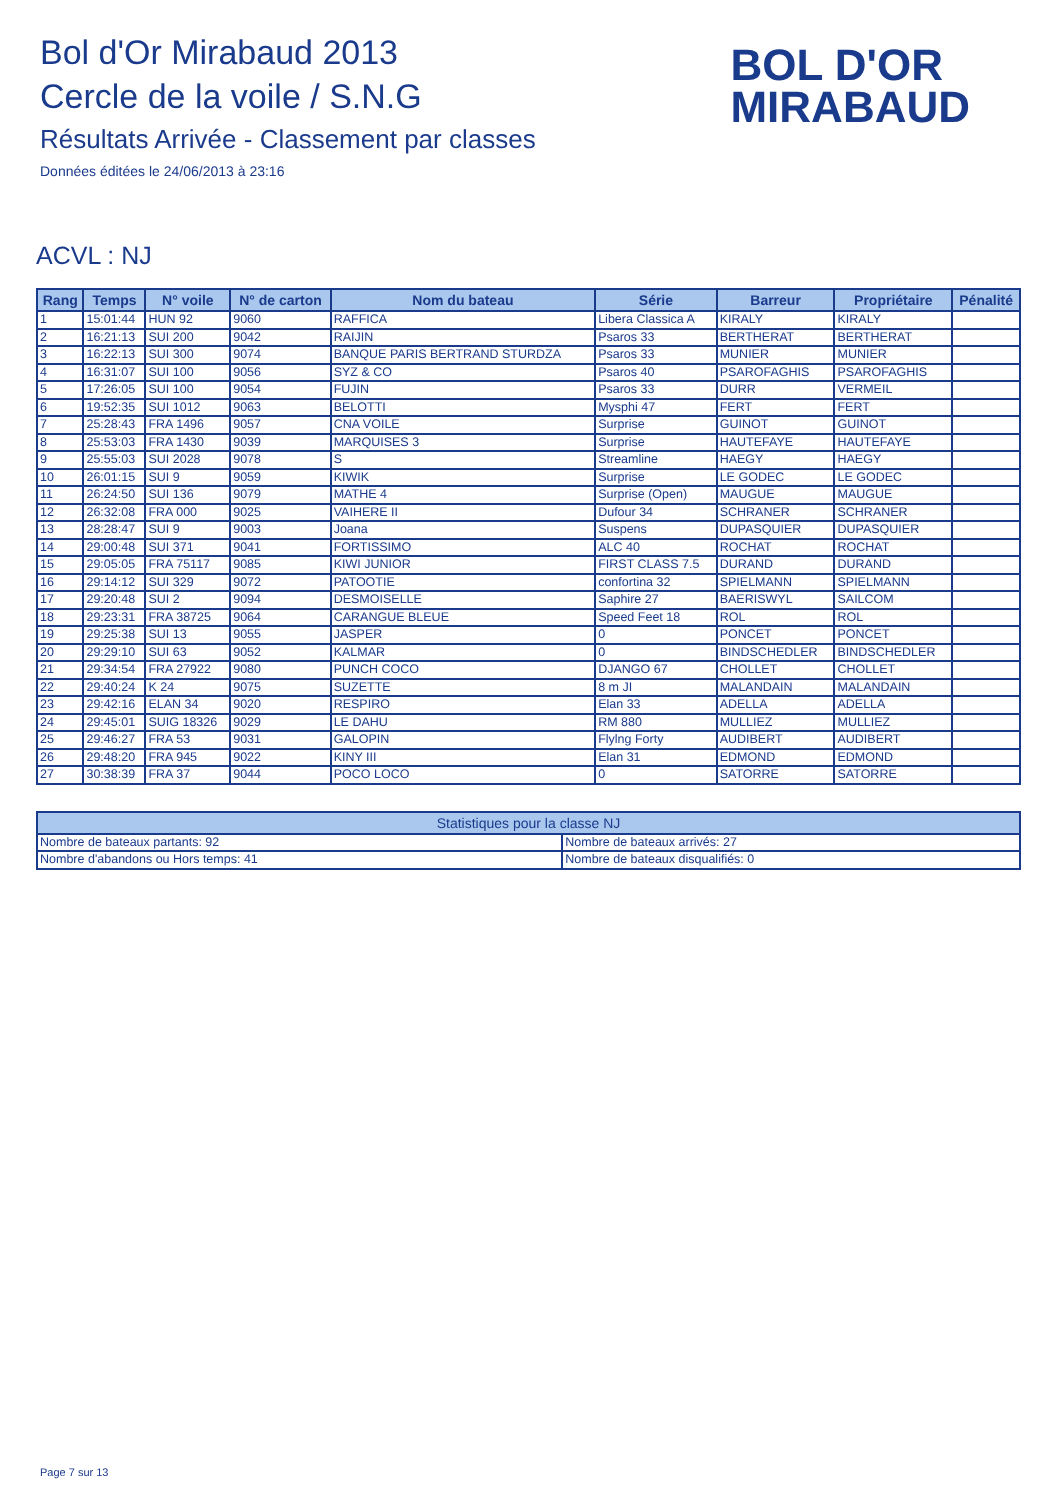Bol d'Or Mirabaud 2013
Cercle de la voile / S.N.G
Résultats Arrivée - Classement par classes
Données éditées le 24/06/2013 à 23:16
BOL D'OR
MIRABAUD
ACVL : NJ
| Rang | Temps | N° voile | N° de carton | Nom du bateau | Série | Barreur | Propriétaire | Pénalité |
| --- | --- | --- | --- | --- | --- | --- | --- | --- |
| 1 | 15:01:44 | HUN 92 | 9060 | RAFFICA | Libera Classica A | KIRALY | KIRALY | |
| 2 | 16:21:13 | SUI 200 | 9042 | RAIJIN | Psaros 33 | BERTHERAT | BERTHERAT | |
| 3 | 16:22:13 | SUI 300 | 9074 | BANQUE PARIS BERTRAND STURDZA | Psaros 33 | MUNIER | MUNIER | |
| 4 | 16:31:07 | SUI 100 | 9056 | SYZ & CO | Psaros 40 | PSAROFAGHIS | PSAROFAGHIS | |
| 5 | 17:26:05 | SUI 100 | 9054 | FUJIN | Psaros 33 | DURR | VERMEIL | |
| 6 | 19:52:35 | SUI 1012 | 9063 | BELOTTI | Mysphi 47 | FERT | FERT | |
| 7 | 25:28:43 | FRA 1496 | 9057 | CNA VOILE | Surprise | GUINOT | GUINOT | |
| 8 | 25:53:03 | FRA 1430 | 9039 | MARQUISES 3 | Surprise | HAUTEFAYE | HAUTEFAYE | |
| 9 | 25:55:03 | SUI 2028 | 9078 | S | Streamline | HAEGY | HAEGY | |
| 10 | 26:01:15 | SUI 9 | 9059 | KIWIK | Surprise | LE GODEC | LE GODEC | |
| 11 | 26:24:50 | SUI 136 | 9079 | MATHE 4 | Surprise (Open) | MAUGUE | MAUGUE | |
| 12 | 26:32:08 | FRA 000 | 9025 | VAIHERE II | Dufour 34 | SCHRANER | SCHRANER | |
| 13 | 28:28:47 | SUI 9 | 9003 | Joana | Suspens | DUPASQUIER | DUPASQUIER | |
| 14 | 29:00:48 | SUI 371 | 9041 | FORTISSIMO | ALC 40 | ROCHAT | ROCHAT | |
| 15 | 29:05:05 | FRA 75117 | 9085 | KIWI JUNIOR | FIRST CLASS 7.5 | DURAND | DURAND | |
| 16 | 29:14:12 | SUI 329 | 9072 | PATOOTIE | confortina 32 | SPIELMANN | SPIELMANN | |
| 17 | 29:20:48 | SUI 2 | 9094 | DESMOISELLE | Saphire 27 | BAERISWYL | SAILCOM | |
| 18 | 29:23:31 | FRA 38725 | 9064 | CARANGUE BLEUE | Speed Feet 18 | ROL | ROL | |
| 19 | 29:25:38 | SUI 13 | 9055 | JASPER | 0 | PONCET | PONCET | |
| 20 | 29:29:10 | SUI 63 | 9052 | KALMAR | 0 | BINDSCHEDLER | BINDSCHEDLER | |
| 21 | 29:34:54 | FRA 27922 | 9080 | PUNCH COCO | DJANGO 67 | CHOLLET | CHOLLET | |
| 22 | 29:40:24 | K 24 | 9075 | SUZETTE | 8 m JI | MALANDAIN | MALANDAIN | |
| 23 | 29:42:16 | ELAN 34 | 9020 | RESPIRO | Elan 33 | ADELLA | ADELLA | |
| 24 | 29:45:01 | SUIG 18326 | 9029 | LE DAHU | RM 880 | MULLIEZ | MULLIEZ | |
| 25 | 29:46:27 | FRA 53 | 9031 | GALOPIN | Flylng Forty | AUDIBERT | AUDIBERT | |
| 26 | 29:48:20 | FRA 945 | 9022 | KINY III | Elan 31 | EDMOND | EDMOND | |
| 27 | 30:38:39 | FRA 37 | 9044 | POCO LOCO | 0 | SATORRE | SATORRE | |
| Statistiques pour la classe NJ | |
| --- | --- |
| Nombre de bateaux partants: 92 | Nombre de bateaux arrivés: 27 |
| Nombre d'abandons ou Hors temps: 41 | Nombre de bateaux disqualifiés: 0 |
Page 7 sur 13